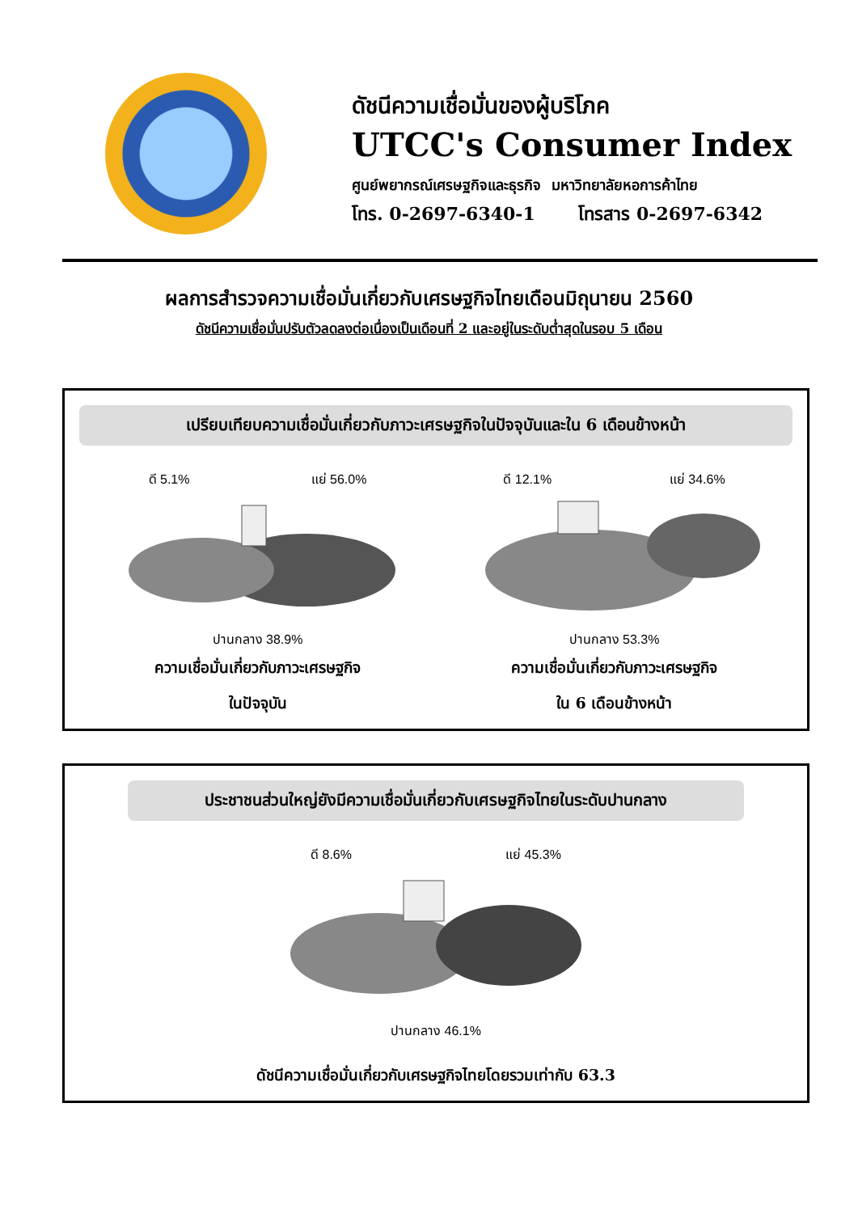ดัชนีความเชื่อมั่นของผู้บริโภค
UTCC's Consumer Index
ศูนย์พยากรณ์เศรษฐกิจและธุรกิจ มหาวิทยาลัยหอการค้าไทย
โทร. 0-2697-6340-1 โทรสาร 0-2697-6342
ผลการสำรวจความเชื่อมั่นเกี่ยวกับเศรษฐกิจไทยเดือนมิถุนายน 2560
ดัชนีความเชื่อมั่นปรับตัวลดลงต่อเนื่องเป็นเดือนที่ 2 และอยู่ในระดับต่ำสุดในรอบ 5 เดือน
เปรียบเทียบความเชื่อมั่นเกี่ยวกับภาวะเศรษฐกิจในปัจจุบันและใน 6 เดือนข้างหน้า
ดี 5.1% แย่ 56.0%
ปานกลาง 38.9%
ความเชื่อมั่นเกี่ยวกับภาวะเศรษฐกิจ
ในปัจจุบัน
ดี 12.1% แย่ 34.6%
ปานกลาง 53.3%
ความเชื่อมั่นเกี่ยวกับภาวะเศรษฐกิจ
ใน 6 เดือนข้างหน้า
ประชาชนส่วนใหญ่ยังมีความเชื่อมั่นเกี่ยวกับเศรษฐกิจไทยในระดับปานกลาง
ดี 8.6% แย่ 45.3%
ปานกลาง 46.1%
ดัชนีความเชื่อมั่นเกี่ยวกับเศรษฐกิจไทยโดยรวมเท่ากับ 63.3